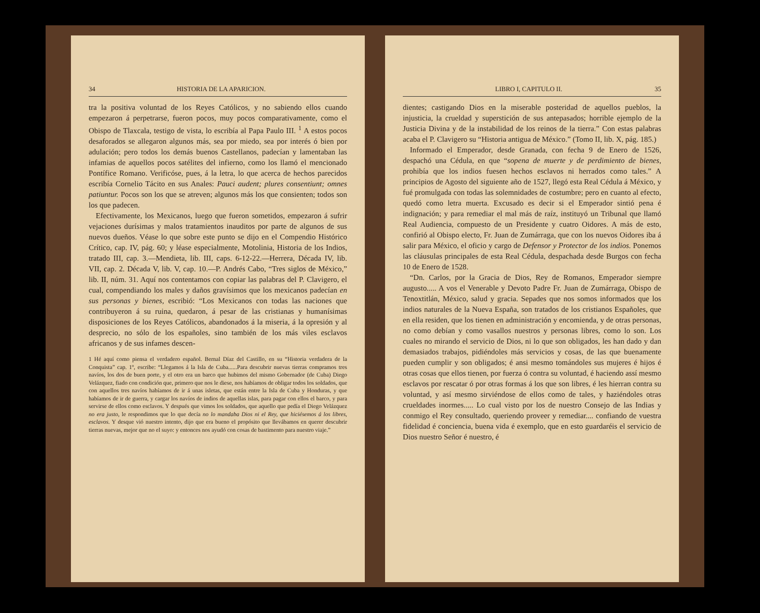34 HISTORIA DE LA APARICION.
tra la positiva voluntad de los Reyes Católicos, y no sabiendo ellos cuando empezaron á perpetrarse, fueron pocos, muy pocos comparativamente, como el Obispo de Tlaxcala, testigo de vista, lo escribía al Papa Paulo III. <sup>1</sup> A estos pocos desaforados se allegaron algunos más, sea por miedo, sea por interés ó bien por adulación; pero todos los demás buenos Castellanos, padecían y lamentaban las infamias de aquellos pocos satélites del infierno, como los llamó el mencionado Pontífice Romano. Verificóse, pues, á la letra, lo que acerca de hechos parecidos escribía Cornelio Tácito en sus Anales: Pauci audent; plures consentiunt; omnes patiuntur. Pocos son los que se atreven; algunos más los que consienten; todos son los que padecen.
Efectivamente, los Mexicanos, luego que fueron sometidos, empezaron á sufrir vejaciones durísimas y malos tratamientos inauditos por parte de algunos de sus nuevos dueños. Véase lo que sobre este punto se dijo en el Compendio Histórico Crítico, cap. IV, pág. 60; y léase especialmente, Motolinia, Historia de los Indios, tratado III, cap. 3.—Mendieta, lib. III, caps. 6-12-22.—Herrera, Década IV, lib. VII, cap. 2. Década V, lib. V, cap. 10.—P. Andrés Cabo, “Tres siglos de México,” lib. II, núm. 31. Aquí nos contentamos con copiar las palabras del P. Clavigero, el cual, compendiando los males y daños gravísimos que los mexicanos padecían en sus personas y bienes, escribió: “Los Mexicanos con todas las naciones que contribuyeron á su ruina, quedaron, á pesar de las cristianas y humanísimas disposiciones de los Reyes Católicos, abandonados á la miseria, á la opresión y al desprecio, no sólo de los españoles, sino también de los más viles esclavos africanos y de sus infames descen-
1 Hé aquí como piensa el verdadero español. Bernal Díaz del Castillo, en su “Historia verdadera de la Conquista” cap. 1º, escribe: “Llegamos á la Isla de Cuba......Para descubrir nuevas tierras compramos tres navíos, los dos de buen porte, y el otro era un barco que hubimos del mismo Gobernador (de Cuba) Diego Velázquez, fiado con condición que, primero que nos le diese, nos habíamos de obligar todos los soldados, que con aquellos tres navíos habíamos de ir á unas isletas, que están entre la Isla de Cuba y Honduras, y que habíamos de ir de guerra, y cargar los navíos de indios de aquellas islas, para pagar con ellos el barco, y para servirse de ellos como esclavos. Y después que vimos los soldados, que aquello que pedía el Diego Velázquez no era justo, le respondimos que lo que decía no lo mandaba Dios ni el Rey, que hiciésemos á los libres, esclavos. Y desque vió nuestro intento, dijo que era bueno el propósito que llevábamos en querer descubrir tierras nuevas, mejor que no el suyo: y entonces nos ayudó con cosas de bastimento para nuestro viaje.”
LIBRO I, CAPITULO II. 35
dientes; castigando Dios en la miserable posteridad de aquellos pueblos, la injusticia, la crueldad y superstición de sus antepasados; horrible ejemplo de la Justicia Divina y de la instabilidad de los reinos de la tierra.” Con estas palabras acaba el P. Clavigero su “Historia antigua de México.” (Tomo II, lib. X, pág. 185.)
Informado el Emperador, desde Granada, con fecha 9 de Enero de 1526, despachó una Cédula, en que “sopena de muerte y de perdimiento de bienes, prohibía que los indios fuesen hechos esclavos ni herrados como tales.” A principios de Agosto del siguiente año de 1527, llegó esta Real Cédula á México, y fué promulgada con todas las solemnidades de costumbre; pero en cuanto al efecto, quedó como letra muerta. Excusado es decir si el Emperador sintió pena é indignación; y para remediar el mal más de raíz, instituyó un Tribunal que llamó Real Audiencia, compuesto de un Presidente y cuatro Oidores. A más de esto, confirió al Obispo electo, Fr. Juan de Zumárraga, que con los nuevos Oidores iba á salir para México, el oficio y cargo de Defensor y Protector de los indios. Ponemos las cláusulas principales de esta Real Cédula, despachada desde Burgos con fecha 10 de Enero de 1528.
“Dn. Carlos, por la Gracia de Dios, Rey de Romanos, Emperador siempre augusto..... A vos el Venerable y Devoto Padre Fr. Juan de Zumárraga, Obispo de Tenoxtitlán, México, salud y gracia. Sepades que nos somos informados que los indios naturales de la Nueva España, son tratados de los cristianos Españoles, que en ella residen, que los tienen en administración y encomienda, y de otras personas, no como debían y como vasallos nuestros y personas libres, como lo son. Los cuales no mirando el servicio de Dios, ni lo que son obligados, les han dado y dan demasiados trabajos, pidiéndoles más servicios y cosas, de las que buenamente pueden cumplir y son obligados; é ansi mesmo tomándoles sus mujeres é hijos é otras cosas que ellos tienen, por fuerza ó contra su voluntad, é haciendo assí mesmo esclavos por rescatar ó por otras formas á los que son libres, é les hierran contra su voluntad, y así mesmo sirviéndose de ellos como de tales, y haziéndoles otras crueldades inormes..... Lo cual visto por los de nuestro Consejo de las Indias y conmigo el Rey consultado, queriendo proveer y remediar.... confiando de vuestra fidelidad é conciencia, buena vida é exemplo, que en esto guardaréis el servicio de Dios nuestro Señor é nuestro, é